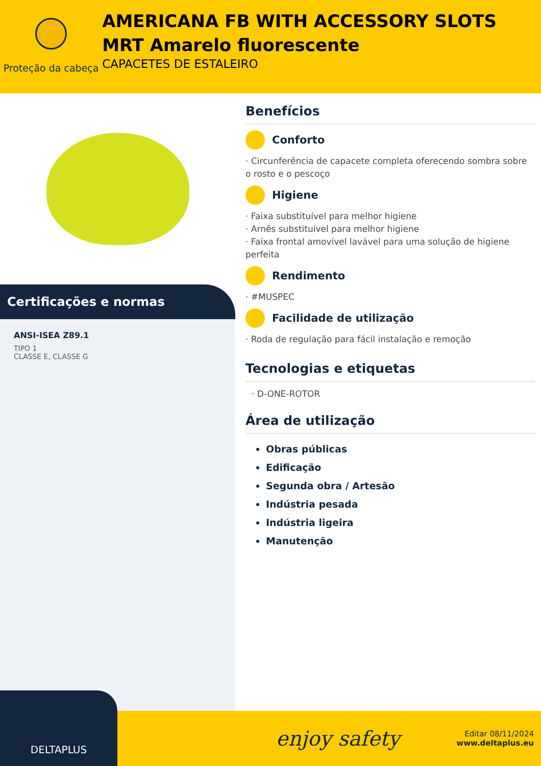Proteção da cabeça
AMERICANA FB WITH ACCESSORY SLOTS MRT Amarelo fluorescente
CAPACETES DE ESTALEIRO
Certificações e normas
ANSI-ISEA Z89.1
TIPO 1
CLASSE E, CLASSE G
Benefícios
Conforto
· Circunferência de capacete completa oferecendo sombra sobre o rosto e o pescoço
Higiene
· Faixa substituível para melhor higiene
· Arnês substituível para melhor higiene
· Faixa frontal amovível lavável para uma solução de higiene perfeita
Rendimento
· #MUSPEC
Facilidade de utilização
· Roda de regulação para fácil instalação e remoção
Tecnologias e etiquetas
· D-ONE-ROTOR
Área de utilização
Obras públicas
Edificação
Segunda obra / Artesão
Indústria pesada
Indústria ligeira
Manutenção
DELTAPLUS
enjoy safety
Editar 08/11/2024
www.deltaplus.eu